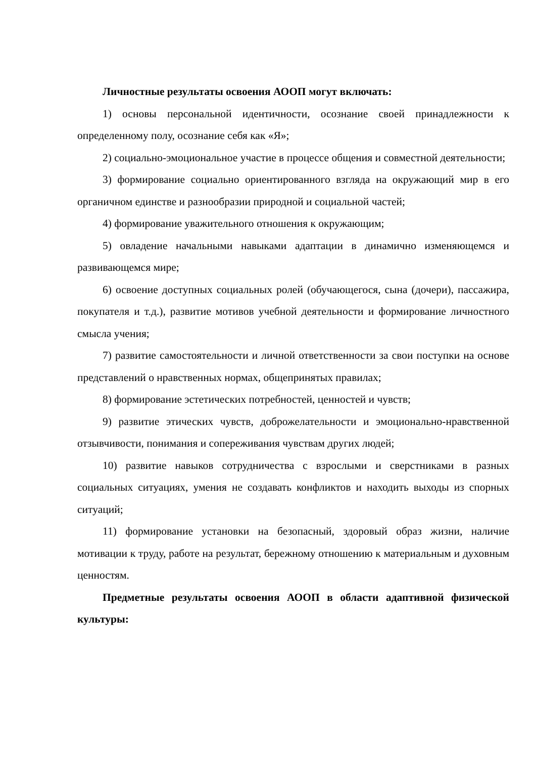Личностные результаты освоения АООП могут включать:
1) основы персональной идентичности, осознание своей принадлежности к определенному полу, осознание себя как «Я»;
2) социально-эмоциональное участие в процессе общения и совместной деятельности;
3) формирование социально ориентированного взгляда на окружающий мир в его органичном единстве и разнообразии природной и социальной частей;
4) формирование уважительного отношения к окружающим;
5) овладение начальными навыками адаптации в динамично изменяющемся и развивающемся мире;
6) освоение доступных социальных ролей (обучающегося, сына (дочери), пассажира, покупателя и т.д.), развитие мотивов учебной деятельности и формирование личностного смысла учения;
7) развитие самостоятельности и личной ответственности за свои поступки на основе представлений о нравственных нормах, общепринятых правилах;
8) формирование эстетических потребностей, ценностей и чувств;
9) развитие этических чувств, доброжелательности и эмоционально-нравственной отзывчивости, понимания и сопереживания чувствам других людей;
10) развитие навыков сотрудничества с взрослыми и сверстниками в разных социальных ситуациях, умения не создавать конфликтов и находить выходы из спорных ситуаций;
11) формирование установки на безопасный, здоровый образ жизни, наличие мотивации к труду, работе на результат, бережному отношению к материальным и духовным ценностям.
Предметные результаты освоения АООП в области адаптивной физической культуры: